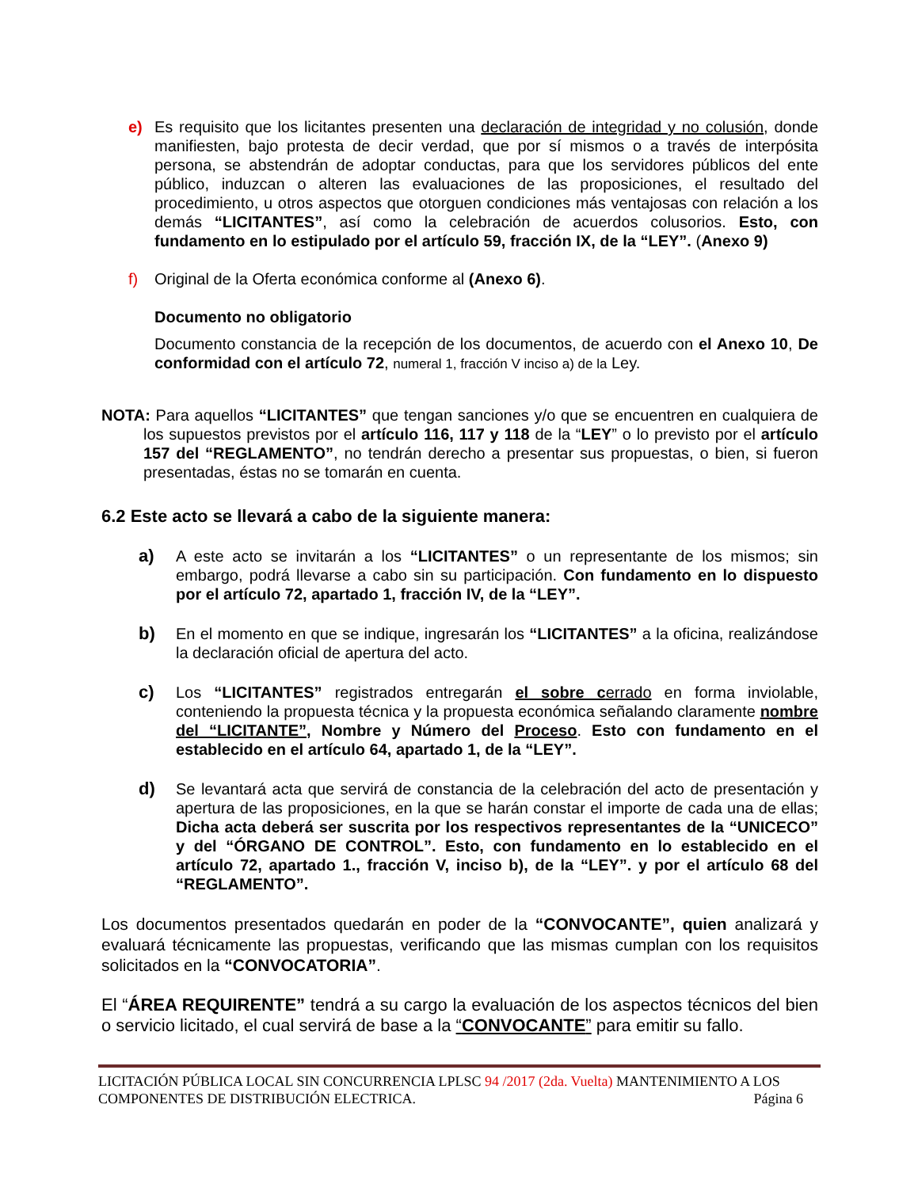e) Es requisito que los licitantes presenten una declaración de integridad y no colusión, donde manifiesten, bajo protesta de decir verdad, que por sí mismos o a través de interpósita persona, se abstendrán de adoptar conductas, para que los servidores públicos del ente público, induzcan o alteren las evaluaciones de las proposiciones, el resultado del procedimiento, u otros aspectos que otorguen condiciones más ventajosas con relación a los demás “LICITANTES”, así como la celebración de acuerdos colusorios. Esto, con fundamento en lo estipulado por el artículo 59, fracción IX, de la “LEY”. (Anexo 9)
f) Original de la Oferta económica conforme al (Anexo 6).
Documento no obligatorio
Documento constancia de la recepción de los documentos, de acuerdo con el Anexo 10, De conformidad con el artículo 72, numeral 1, fracción V inciso a) de la Ley.
NOTA: Para aquellos “LICITANTES” que tengan sanciones y/o que se encuentren en cualquiera de los supuestos previstos por el artículo 116, 117 y 118 de la “LEY” o lo previsto por el artículo 157 del “REGLAMENTO”, no tendrán derecho a presentar sus propuestas, o bien, si fueron presentadas, éstas no se tomarán en cuenta.
6.2 Este acto se llevará a cabo de la siguiente manera:
a) A este acto se invitarán a los “LICITANTES” o un representante de los mismos; sin embargo, podrá llevarse a cabo sin su participación. Con fundamento en lo dispuesto por el artículo 72, apartado 1, fracción IV, de la “LEY”.
b) En el momento en que se indique, ingresarán los “LICITANTES” a la oficina, realizándose la declaración oficial de apertura del acto.
c) Los “LICITANTES” registrados entregarán el sobre cerrado en forma inviolable, conteniendo la propuesta técnica y la propuesta económica señalando claramente nombre del “LICITANTE”, Nombre y Número del Proceso. Esto con fundamento en el establecido en el artículo 64, apartado 1, de la “LEY”.
d) Se levantará acta que servirá de constancia de la celebración del acto de presentación y apertura de las proposiciones, en la que se harán constar el importe de cada una de ellas; Dicha acta deberá ser suscrita por los respectivos representantes de la “UNICECO” y del “ÓRGANO DE CONTROL”. Esto, con fundamento en lo establecido en el artículo 72, apartado 1., fracción V, inciso b), de la “LEY”. y por el artículo 68 del “REGLAMENTO”.
Los documentos presentados quedarán en poder de la “CONVOCANTE”, quien analizará y evaluará técnicamente las propuestas, verificando que las mismas cumplan con los requisitos solicitados en la “CONVOCATORIA”.
El “ÁREA REQUIRENTE” tendrá a su cargo la evaluación de los aspectos técnicos del bien o servicio licitado, el cual servirá de base a la “CONVOCANTE” para emitir su fallo.
LICITACIÓN PÚBLICA LOCAL SIN CONCURRENCIA LPLSC 94 /2017 (2da. Vuelta) MANTENIMIENTO A LOS
COMPONENTES DE DISTRIBUCIÓN ELECTRICA. Página 6